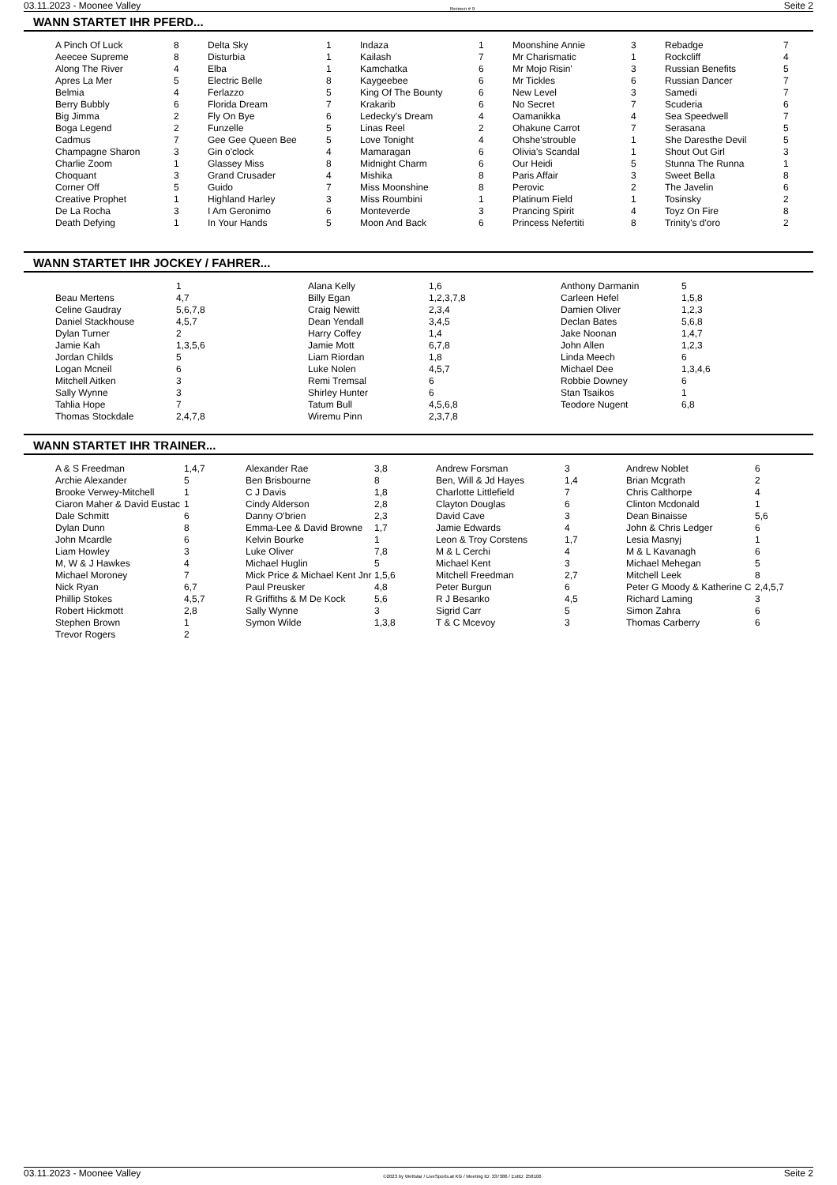03.11.2023 - Moonee Valley Rennen # 9 Seite 2
WANN STARTET IHR PFERD...
| A Pinch Of Luck | 8 | Delta Sky | 1 | Indaza | 1 | Moonshine Annie | 3 | Rebadge | 7 |
| Aeecee Supreme | 8 | Disturbia | 1 | Kailash | 7 | Mr Charismatic | 1 | Rockcliff | 4 |
| Along The River | 4 | Elba | 1 | Kamchatka | 6 | Mr Mojo Risin' | 3 | Russian Benefits | 5 |
| Apres La Mer | 5 | Electric Belle | 8 | Kaygeebee | 6 | Mr Tickles | 6 | Russian Dancer | 7 |
| Belmia | 4 | Ferlazzo | 5 | King Of The Bounty | 6 | New Level | 3 | Samedi | 7 |
| Berry Bubbly | 6 | Florida Dream | 7 | Krakarib | 6 | No Secret | 7 | Scuderia | 6 |
| Big Jimma | 2 | Fly On Bye | 6 | Ledecky's Dream | 4 | Oamanikka | 4 | Sea Speedwell | 7 |
| Boga Legend | 2 | Funzelle | 5 | Linas Reel | 2 | Ohakune Carrot | 7 | Serasana | 5 |
| Cadmus | 7 | Gee Gee Queen Bee | 5 | Love Tonight | 4 | Ohshe'strouble | 1 | She Daresthe Devil | 5 |
| Champagne Sharon | 3 | Gin o'clock | 4 | Mamaragan | 6 | Olivia's Scandal | 1 | Shout Out Girl | 3 |
| Charlie Zoom | 1 | Glassey Miss | 8 | Midnight Charm | 6 | Our Heidi | 5 | Stunna The Runna | 1 |
| Choquant | 3 | Grand Crusader | 4 | Mishika | 8 | Paris Affair | 3 | Sweet Bella | 8 |
| Corner Off | 5 | Guido | 7 | Miss Moonshine | 8 | Perovic | 2 | The Javelin | 6 |
| Creative Prophet | 1 | Highland Harley | 3 | Miss Roumbini | 1 | Platinum Field | 1 | Tosinsky | 2 |
| De La Rocha | 3 | I Am Geronimo | 6 | Monteverde | 3 | Prancing Spirit | 4 | Toyz On Fire | 8 |
| Death Defying | 1 | In Your Hands | 5 | Moon And Back | 6 | Princess Nefertiti | 8 | Trinity's d'oro | 2 |
WANN STARTET IHR JOCKEY / FAHRER...
| | 1 | Alana Kelly | 1,6 | Anthony Darmanin | 5 |
| Beau Mertens | 4,7 | Billy Egan | 1,2,3,7,8 | Carleen Hefel | 1,5,8 |
| Celine Gaudray | 5,6,7,8 | Craig Newitt | 2,3,4 | Damien Oliver | 1,2,3 |
| Daniel Stackhouse | 4,5,7 | Dean Yendall | 3,4,5 | Declan Bates | 5,6,8 |
| Dylan Turner | 2 | Harry Coffey | 1,4 | Jake Noonan | 1,4,7 |
| Jamie Kah | 1,3,5,6 | Jamie Mott | 6,7,8 | John Allen | 1,2,3 |
| Jordan Childs | 5 | Liam Riordan | 1,8 | Linda Meech | 6 |
| Logan Mcneil | 6 | Luke Nolen | 4,5,7 | Michael Dee | 1,3,4,6 |
| Mitchell Aitken | 3 | Remi Tremsal | 6 | Robbie Downey | 6 |
| Sally Wynne | 3 | Shirley Hunter | 6 | Stan Tsaikos | 1 |
| Tahlia Hope | 7 | Tatum Bull | 4,5,6,8 | Teodore Nugent | 6,8 |
| Thomas Stockdale | 2,4,7,8 | Wiremu Pinn | 2,3,7,8 | | |
WANN STARTET IHR TRAINER...
| A & S Freedman | 1,4,7 | Alexander Rae | 3,8 | Andrew Forsman | 3 | Andrew Noblet | 6 |
| Archie Alexander | 5 | Ben Brisbourne | 8 | Ben, Will & Jd Hayes | 1,4 | Brian Mcgrath | 2 |
| Brooke Verwey-Mitchell | 1 | C J Davis | 1,8 | Charlotte Littlefield | 7 | Chris Calthorpe | 4 |
| Ciaron Maher & David Eustac | 1 | Cindy Alderson | 2,8 | Clayton Douglas | 6 | Clinton Mcdonald | 1 |
| Dale Schmitt | 6 | Danny O'brien | 2,3 | David Cave | 3 | Dean Binaisse | 5,6 |
| Dylan Dunn | 8 | Emma-Lee & David Browne | 1,7 | Jamie Edwards | 4 | John & Chris Ledger | 6 |
| John Mcardle | 6 | Kelvin Bourke | 1 | Leon & Troy Corstens | 1,7 | Lesia Masnyj | 1 |
| Liam Howley | 3 | Luke Oliver | 7,8 | M & L Cerchi | 4 | M & L Kavanagh | 6 |
| M, W & J Hawkes | 4 | Michael Huglin | 5 | Michael Kent | 3 | Michael Mehegan | 5 |
| Michael Moroney | 7 | Mick Price & Michael Kent Jnr | 1,5,6 | Mitchell Freedman | 2,7 | Mitchell Leek | 8 |
| Nick Ryan | 6,7 | Paul Preusker | 4,8 | Peter Burgun | 6 | Peter G Moody & Katherine C | 2,4,5,7 |
| Phillip Stokes | 4,5,7 | R Griffiths & M De Kock | 5,6 | R J Besanko | 4,5 | Richard Laming | 3 |
| Robert Hickmott | 2,8 | Sally Wynne | 3 | Sigrid Carr | 5 | Simon Zahra | 6 |
| Stephen Brown | 1 | Symon Wilde | 1,3,8 | T & C Mcevoy | 3 | Thomas Carberry | 6 |
| Trevor Rogers | 2 | | | | | | |
03.11.2023 - Moonee Valley ©2023 by Wettstar / LiveSports.at KG / Meeting ID: 337386 / ExtID: 258106 Seite 2